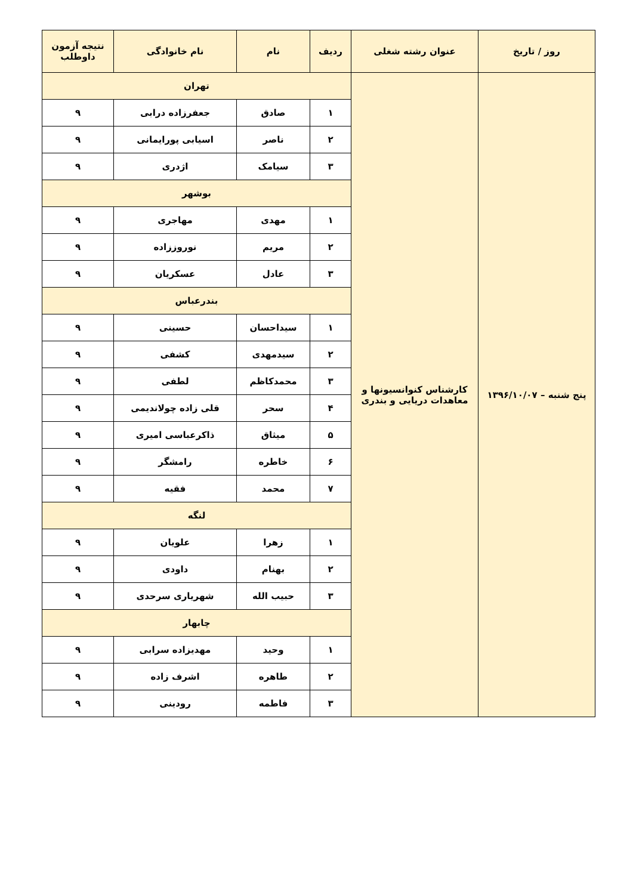| روز / تاریخ | عنوان رشته شغلی | ردیف | نام | نام خانوادگی | نتیجه آزمون داوطلب |
| --- | --- | --- | --- | --- | --- |
| پنج شنبه – ۱۳۹۶/۱۰/۰۷ | کارشناس کنوانسیونها و معاهدات دریایی و بندری | تهران | | | |
| | | ۱ | صادق | جعفرزاده درابی | ۹ |
| | | ۲ | ناصر | اسیابی پورایمانی | ۹ |
| | | ۳ | سیامک | اژدری | ۹ |
| | | بوشهر | | | |
| | | ۱ | مهدی | مهاجری | ۹ |
| | | ۲ | مریم | نوروززاده | ۹ |
| | | ۳ | عادل | عسکریان | ۹ |
| | | بندرعباس | | | |
| | | ۱ | سیداحسان | حسینی | ۹ |
| | | ۲ | سیدمهدی | کشفی | ۹ |
| | | ۳ | محمدکاظم | لطفی | ۹ |
| | | ۴ | سحر | قلی زاده چولاندیمی | ۹ |
| | | ۵ | میثاق | ذاکرعباسی امیری | ۹ |
| | | ۶ | خاطره | رامشگر | ۹ |
| | | ۷ | محمد | فقیه | ۹ |
| | | لنگه | | | |
| | | ۱ | زهرا | علویان | ۹ |
| | | ۲ | بهنام | داودی | ۹ |
| | | ۳ | حبیب الله | شهریاری سرحدی | ۹ |
| | | چابهار | | | |
| | | ۱ | وحید | مهدیزاده سرابی | ۹ |
| | | ۲ | طاهره | اشرف زاده | ۹ |
| | | ۳ | فاطمه | رودینی | ۹ |